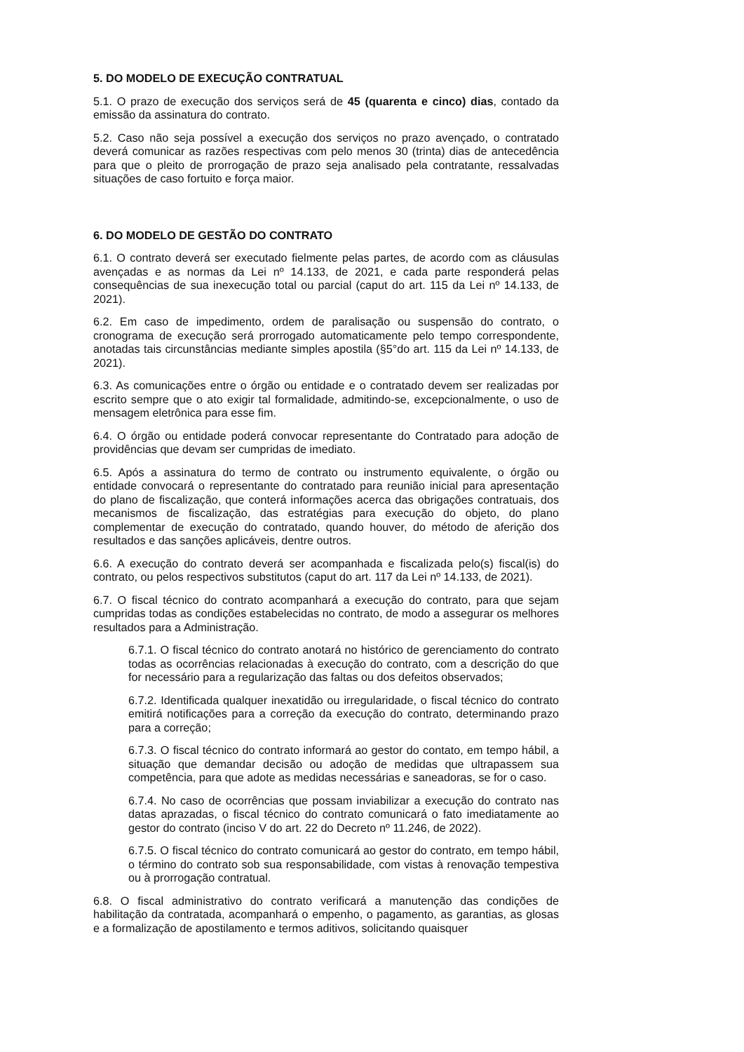5. DO MODELO DE EXECUÇÃO CONTRATUAL
5.1. O prazo de execução dos serviços será de 45 (quarenta e cinco) dias, contado da emissão da assinatura do contrato.
5.2. Caso não seja possível a execução dos serviços no prazo avençado, o contratado deverá comunicar as razões respectivas com pelo menos 30 (trinta) dias de antecedência para que o pleito de prorrogação de prazo seja analisado pela contratante, ressalvadas situações de caso fortuito e força maior.
6. DO MODELO DE GESTÃO DO CONTRATO
6.1. O contrato deverá ser executado fielmente pelas partes, de acordo com as cláusulas avençadas e as normas da Lei nº 14.133, de 2021, e cada parte responderá pelas consequências de sua inexecução total ou parcial (caput do art. 115 da Lei nº 14.133, de 2021).
6.2. Em caso de impedimento, ordem de paralisação ou suspensão do contrato, o cronograma de execução será prorrogado automaticamente pelo tempo correspondente, anotadas tais circunstâncias mediante simples apostila (§5°do art. 115 da Lei nº 14.133, de 2021).
6.3. As comunicações entre o órgão ou entidade e o contratado devem ser realizadas por escrito sempre que o ato exigir tal formalidade, admitindo-se, excepcionalmente, o uso de mensagem eletrônica para esse fim.
6.4. O órgão ou entidade poderá convocar representante do Contratado para adoção de providências que devam ser cumpridas de imediato.
6.5. Após a assinatura do termo de contrato ou instrumento equivalente, o órgão ou entidade convocará o representante do contratado para reunião inicial para apresentação do plano de fiscalização, que conterá informações acerca das obrigações contratuais, dos mecanismos de fiscalização, das estratégias para execução do objeto, do plano complementar de execução do contratado, quando houver, do método de aferição dos resultados e das sanções aplicáveis, dentre outros.
6.6. A execução do contrato deverá ser acompanhada e fiscalizada pelo(s) fiscal(is) do contrato, ou pelos respectivos substitutos (caput do art. 117 da Lei nº 14.133, de 2021).
6.7. O fiscal técnico do contrato acompanhará a execução do contrato, para que sejam cumpridas todas as condições estabelecidas no contrato, de modo a assegurar os melhores resultados para a Administração.
6.7.1. O fiscal técnico do contrato anotará no histórico de gerenciamento do contrato todas as ocorrências relacionadas à execução do contrato, com a descrição do que for necessário para a regularização das faltas ou dos defeitos observados;
6.7.2. Identificada qualquer inexatidão ou irregularidade, o fiscal técnico do contrato emitirá notificações para a correção da execução do contrato, determinando prazo para a correção;
6.7.3. O fiscal técnico do contrato informará ao gestor do contato, em tempo hábil, a situação que demandar decisão ou adoção de medidas que ultrapassem sua competência, para que adote as medidas necessárias e saneadoras, se for o caso.
6.7.4. No caso de ocorrências que possam inviabilizar a execução do contrato nas datas aprazadas, o fiscal técnico do contrato comunicará o fato imediatamente ao gestor do contrato (inciso V do art. 22 do Decreto nº 11.246, de 2022).
6.7.5. O fiscal técnico do contrato comunicará ao gestor do contrato, em tempo hábil, o término do contrato sob sua responsabilidade, com vistas à renovação tempestiva ou à prorrogação contratual.
6.8. O fiscal administrativo do contrato verificará a manutenção das condições de habilitação da contratada, acompanhará o empenho, o pagamento, as garantias, as glosas e a formalização de apostilamento e termos aditivos, solicitando quaisquer